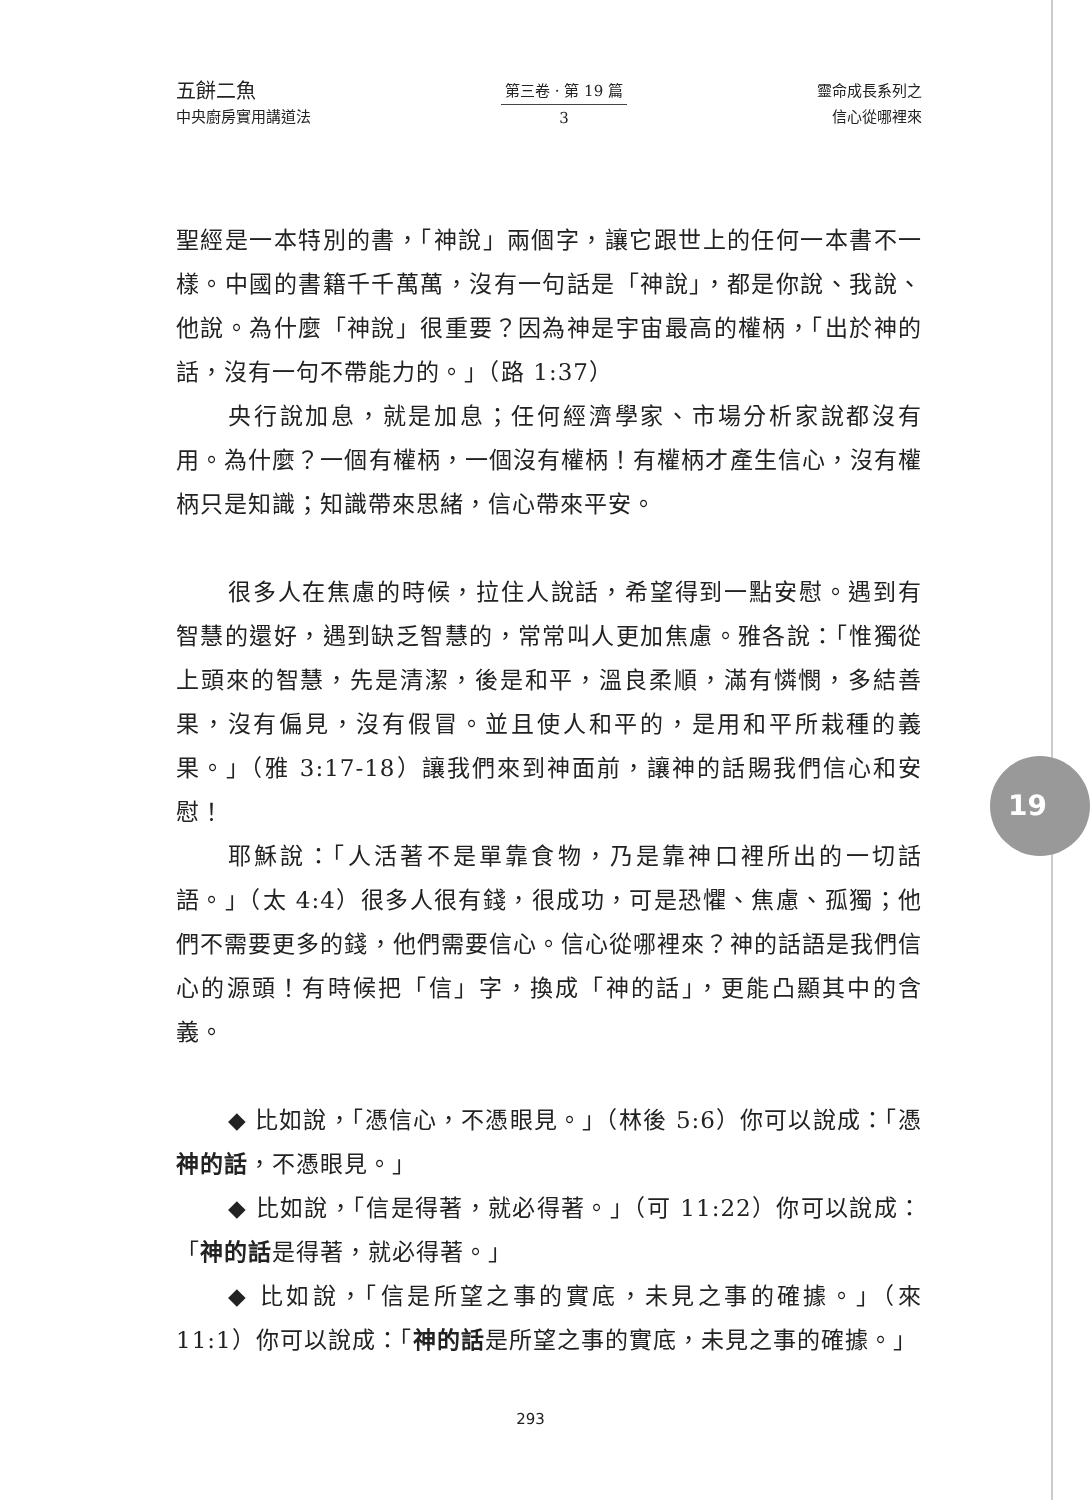五餅二魚
中央廚房實用講道法
第三卷 · 第 19 篇
3
靈命成長系列之
信心從哪裡來
聖經是一本特別的書，「神說」兩個字，讓它跟世上的任何一本書不一樣。中國的書籍千千萬萬，沒有一句話是「神說」，都是你說、我說、他說。為什麼「神說」很重要？因為神是宇宙最高的權柄，「出於神的話，沒有一句不帶能力的。」（路 1:37）
央行說加息，就是加息；任何經濟學家、市場分析家說都沒有用。為什麼？一個有權柄，一個沒有權柄！有權柄才產生信心，沒有權柄只是知識；知識帶來思緒，信心帶來平安。
很多人在焦慮的時候，拉住人說話，希望得到一點安慰。遇到有智慧的還好，遇到缺乏智慧的，常常叫人更加焦慮。雅各說：「惟獨從上頭來的智慧，先是清潔，後是和平，溫良柔順，滿有憐憫，多結善果，沒有偏見，沒有假冒。並且使人和平的，是用和平所栽種的義果。」（雅 3:17-18）讓我們來到神面前，讓神的話賜我們信心和安慰！
耶穌說：「人活著不是單靠食物，乃是靠神口裡所出的一切話語。」（太 4:4）很多人很有錢，很成功，可是恐懼、焦慮、孤獨；他們不需要更多的錢，他們需要信心。信心從哪裡來？神的話語是我們信心的源頭！有時候把「信」字，換成「神的話」，更能凸顯其中的含義。
◆ 比如說，「憑信心，不憑眼見。」（林後 5:6）你可以說成：「憑神的話，不憑眼見。」
◆ 比如說，「信是得著，就必得著。」（可 11:22）你可以說成：「神的話是得著，就必得著。」
◆ 比如說，「信是所望之事的實底，未見之事的確據。」（來 11:1）你可以說成：「神的話是所望之事的實底，未見之事的確據。」
19
293